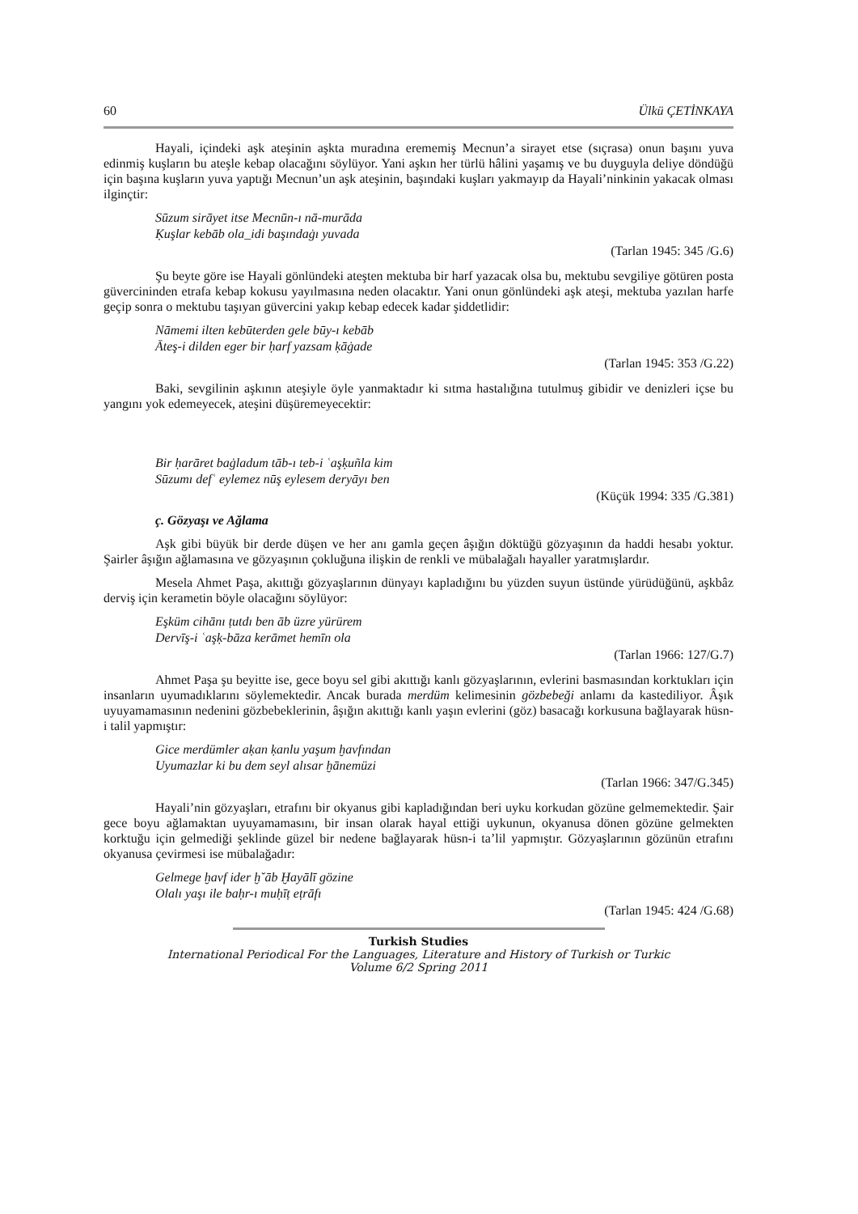60 Ülkü ÇETİNKAYA
Hayali, içindeki aşk ateşinin aşkta muradına erememiş Mecnun’a sirayet etse (sıçrasa) onun başını yuva edinmiş kuşların bu ateşle kebap olacağını söylüyor. Yani aşkın her türlü hâlini yaşamış ve bu duyguyla deliye döndüğü için başına kuşların yuva yaptığı Mecnun’un aşk ateşinin, başındaki kuşları yakmayıp da Hayali’ninkinin yakacak olması ilginçtir:
Sūzum sirāyet itse Mecnūn-ı nā-murāda
Ḳuşlar kebāb ola_idi başındaġı yuvada
(Tarlan 1945: 345 /G.6)
Şu beyte göre ise Hayali gönlündeki ateşten mektuba bir harf yazacak olsa bu, mektubu sevgiliye götüren posta güvercininden etrafa kebap kokusu yayılmasına neden olacaktır. Yani onun gönlündeki aşk ateşi, mektuba yazılan harfe geçip sonra o mektubu taşıyan güvercini yakıp kebap edecek kadar şiddetlidir:
Nāmemi ilten kebūterden gele būy-ı kebāb
Āteş-i dilden eger bir ḥarf yazsam ḳāġade
(Tarlan 1945: 353 /G.22)
Baki, sevgilinin aşkının ateşiyle öyle yanmaktadır ki sıtma hastalığına tutulmuş gibidir ve denizleri içse bu yangını yok edemeyecek, ateşini düşüremeyecektir:
Bir ḥarāret baġladum tāb-ı teb-i ʿaşḳuñla kim
Sūzumı defʿ eylemez nūş eylesem deryāyı ben
(Küçük 1994: 335 /G.381)
ç. Gözyaşı ve Ağlama
Aşk gibi büyük bir derde düşen ve her anı gamla geçen âşığın döktüğü gözyaşının da haddi hesabı yoktur. Şairler âşığın ağlamasına ve gözyaşının çokluğuna ilişkin de renkli ve mübalağalı hayaller yaratmışlardır.
Mesela Ahmet Paşa, akıttığı gözyaşlarının dünyayı kapladığını bu yüzden suyun üstünde yürüdüğünü, aşkbâz derviş için kerametin böyle olacağını söylüyor:
Eşküm cihānı ṭutdı ben āb üzre yürürem
Dervīş-i ʿaşḳ-bāza kerāmet hemīn ola
(Tarlan 1966: 127/G.7)
Ahmet Paşa şu beyitte ise, gece boyu sel gibi akıttığı kanlı gözyaşlarının, evlerini basmasından korktukları için insanların uyumadıklarını söylemektedir. Ancak burada merdüm kelimesinin gözbebeği anlamı da kastediliyor. Âşık uyuyamamasının nedenini gözbebeklerinin, âşığın akıttığı kanlı yaşın evlerini (göz) basacağı korkusuna bağlayarak hüsn-i talil yapmıştır:
Gice merdümler aḳan ḳanlu yaşum ḫavfından
Uyumazlar ki bu dem seyl alısar ḫānemüzi
(Tarlan 1966: 347/G.345)
Hayali’nin gözyaşları, etrafını bir okyanus gibi kapladığından beri uyku korkudan gözüne gelmemektedir. Şair gece boyu ağlamaktan uyuyamamasını, bir insan olarak hayal ettiği uykunun, okyanusa dönen gözüne gelmekten korktuğu için gelmediği şeklinde güzel bir nedene bağlayarak hüsn-i ta’lil yapmıştır. Gözyaşlarının gözünün etrafını okyanusa çevirmesi ise mübalağadır:
Gelmege ḫavf ider ḫˇāb Ḫayālī gözine
Olalı yaşı ile baḥr-ı muḥīṭ eṭrāfı
(Tarlan 1945: 424 /G.68)
Turkish Studies
International Periodical For the Languages, Literature and History of Turkish or Turkic
Volume 6/2 Spring 2011